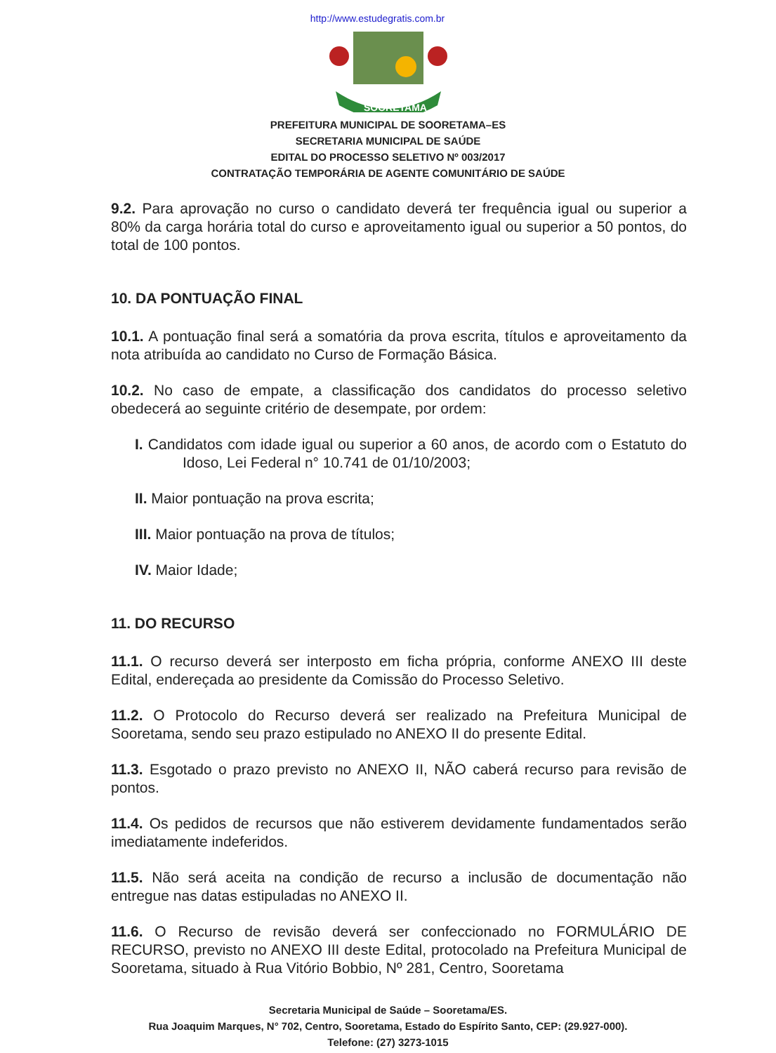http://www.estudegratis.com.br
SOORETAMA
PREFEITURA MUNICIPAL DE SOORETAMA–ES
SECRETARIA MUNICIPAL DE SAÚDE
EDITAL DO PROCESSO SELETIVO Nº 003/2017
CONTRATAÇÃO TEMPORÁRIA DE AGENTE COMUNITÁRIO DE SAÚDE
9.2. Para aprovação no curso o candidato deverá ter frequência igual ou superior a 80% da carga horária total do curso e aproveitamento igual ou superior a 50 pontos, do total de 100 pontos.
10. DA PONTUAÇÃO FINAL
10.1. A pontuação final será a somatória da prova escrita, títulos e aproveitamento da nota atribuída ao candidato no Curso de Formação Básica.
10.2. No caso de empate, a classificação dos candidatos do processo seletivo obedecerá ao seguinte critério de desempate, por ordem:
I. Candidatos com idade igual ou superior a 60 anos, de acordo com o Estatuto do Idoso, Lei Federal n° 10.741 de 01/10/2003;
II. Maior pontuação na prova escrita;
III. Maior pontuação na prova de títulos;
IV. Maior Idade;
11. DO RECURSO
11.1. O recurso deverá ser interposto em ficha própria, conforme ANEXO III deste Edital, endereçada ao presidente da Comissão do Processo Seletivo.
11.2. O Protocolo do Recurso deverá ser realizado na Prefeitura Municipal de Sooretama, sendo seu prazo estipulado no ANEXO II do presente Edital.
11.3. Esgotado o prazo previsto no ANEXO II, NÃO caberá recurso para revisão de pontos.
11.4. Os pedidos de recursos que não estiverem devidamente fundamentados serão imediatamente indeferidos.
11.5. Não será aceita na condição de recurso a inclusão de documentação não entregue nas datas estipuladas no ANEXO II.
11.6. O Recurso de revisão deverá ser confeccionado no FORMULÁRIO DE RECURSO, previsto no ANEXO III deste Edital, protocolado na Prefeitura Municipal de Sooretama, situado à Rua Vitório Bobbio, Nº 281, Centro, Sooretama
Secretaria Municipal de Saúde – Sooretama/ES.
Rua Joaquim Marques, N° 702, Centro, Sooretama, Estado do Espírito Santo, CEP: (29.927-000).
Telefone: (27) 3273-1015